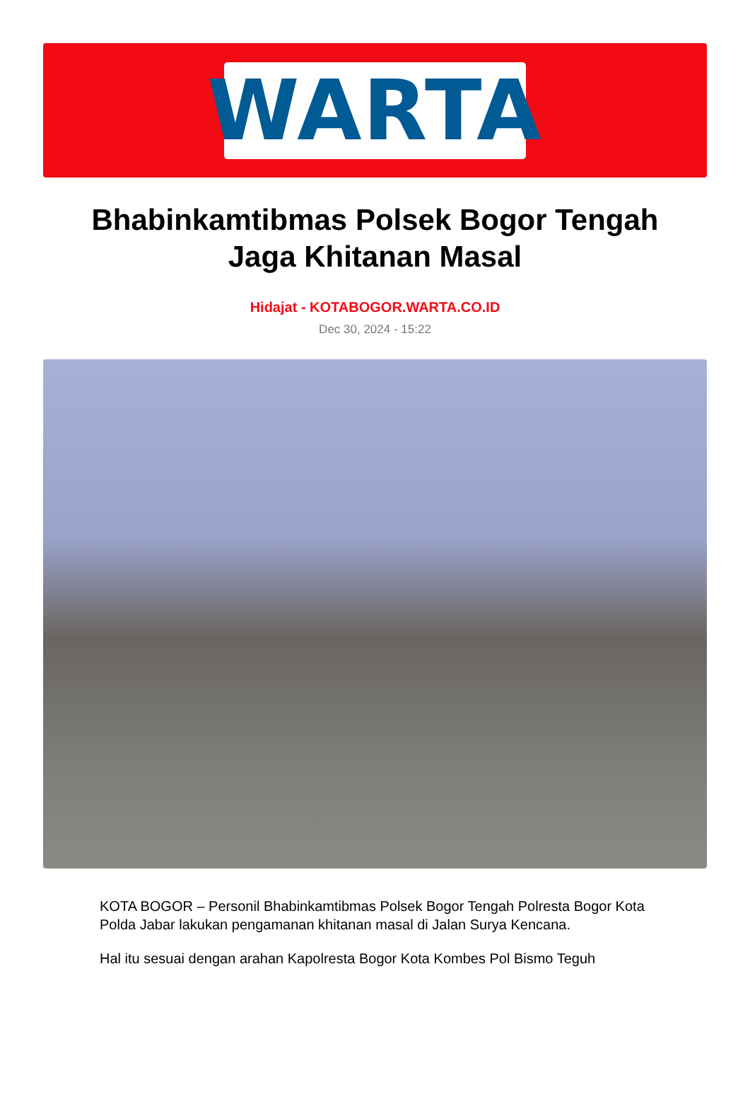WARTA
Bhabinkamtibmas Polsek Bogor Tengah Jaga Khitanan Masal
Hidajat - KOTABOGOR.WARTA.CO.ID
Dec 30, 2024 - 15:22
KOTA BOGOR – Personil Bhabinkamtibmas Polsek Bogor Tengah Polresta Bogor Kota Polda Jabar lakukan pengamanan khitanan masal di Jalan Surya Kencana.
Hal itu sesuai dengan arahan Kapolresta Bogor Kota Kombes Pol Bismo Teguh